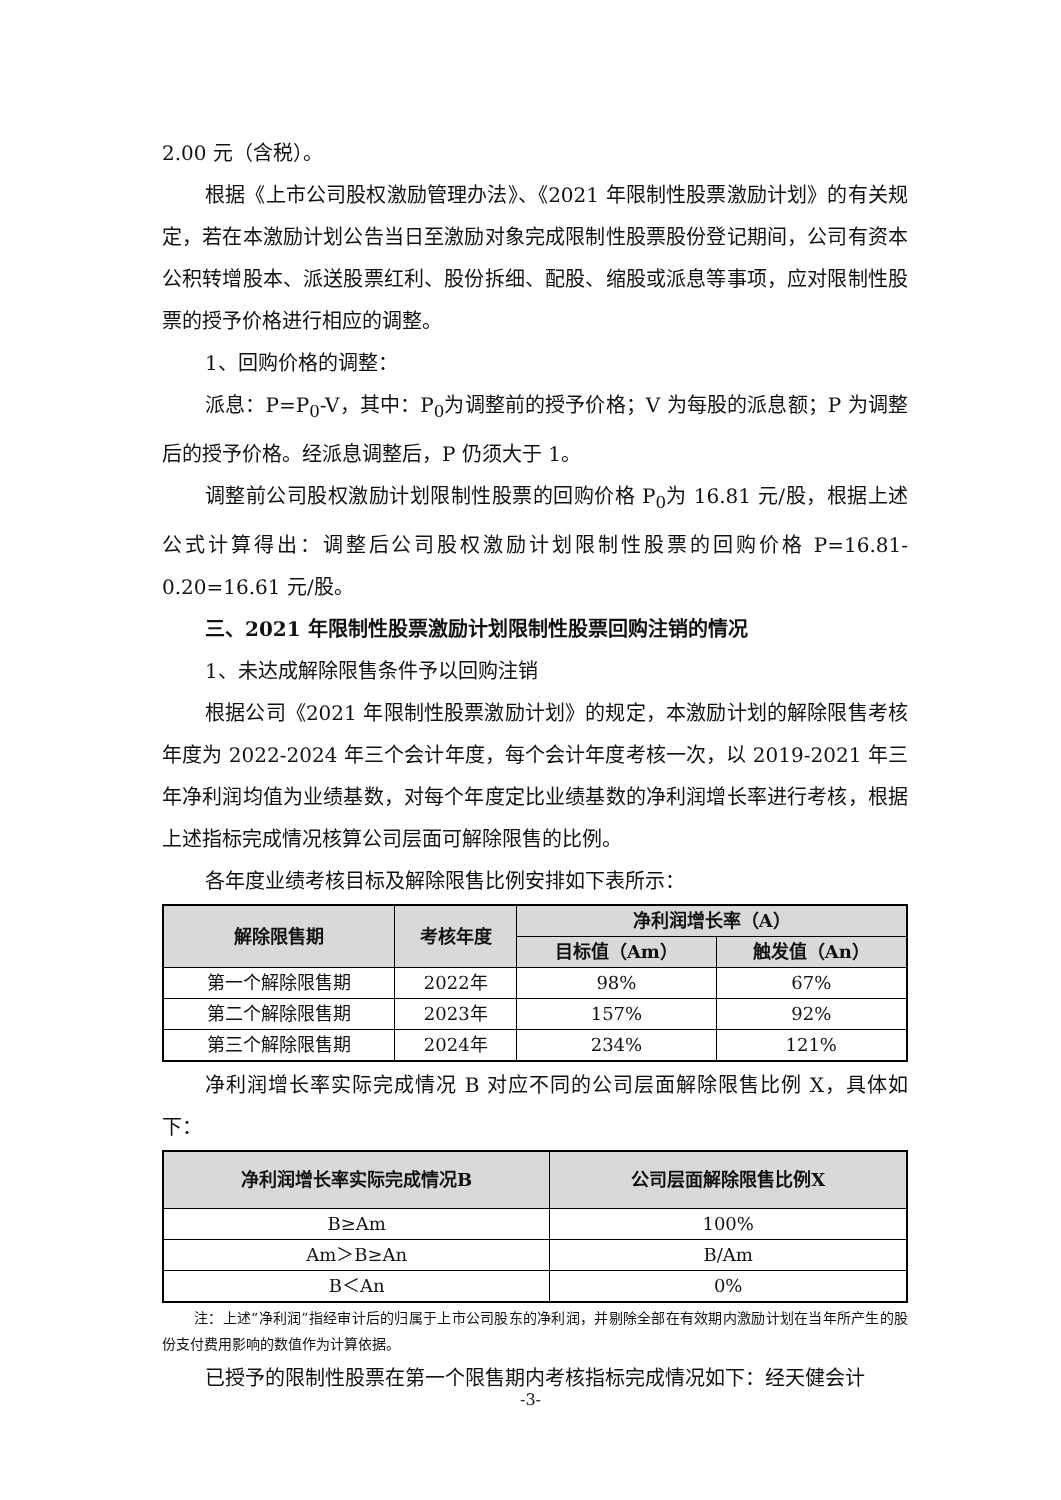2.00 元（含税）。
根据《上市公司股权激励管理办法》、《2021 年限制性股票激励计划》的有关规定，若在本激励计划公告当日至激励对象完成限制性股票股份登记期间，公司有资本公积转增股本、派送股票红利、股份拆细、配股、缩股或派息等事项，应对限制性股票的授予价格进行相应的调整。
1、回购价格的调整：
派息：P=P<sub>0</sub>-V，其中：P<sub>0</sub>为调整前的授予价格；V 为每股的派息额；P 为调整后的授予价格。经派息调整后，P 仍须大于 1。
调整前公司股权激励计划限制性股票的回购价格 P<sub>0</sub>为 16.81 元/股，根据上述公式计算得出：调整后公司股权激励计划限制性股票的回购价格 P=16.81-0.20=16.61 元/股。
三、2021 年限制性股票激励计划限制性股票回购注销的情况
1、未达成解除限售条件予以回购注销
根据公司《2021 年限制性股票激励计划》的规定，本激励计划的解除限售考核年度为 2022-2024 年三个会计年度，每个会计年度考核一次，以 2019-2021 年三年净利润均值为业绩基数，对每个年度定比业绩基数的净利润增长率进行考核，根据上述指标完成情况核算公司层面可解除限售的比例。
各年度业绩考核目标及解除限售比例安排如下表所示：
| 解除限售期 | 考核年度 | 净利润增长率（A） | |
| --- | --- | --- | --- |
| | | 目标值（Am） | 触发值（An） |
| 第一个解除限售期 | 2022年 | 98% | 67% |
| 第二个解除限售期 | 2023年 | 157% | 92% |
| 第三个解除限售期 | 2024年 | 234% | 121% |
净利润增长率实际完成情况 B 对应不同的公司层面解除限售比例 X，具体如下：
| 净利润增长率实际完成情况B | 公司层面解除限售比例X |
| --- | --- |
| B≥Am | 100% |
| Am＞B≥An | B/Am |
| B＜An | 0% |
注：上述“净利润”指经审计后的归属于上市公司股东的净利润，并剔除全部在有效期内激励计划在当年所产生的股份支付费用影响的数值作为计算依据。
已授予的限制性股票在第一个限售期内考核指标完成情况如下：经天健会计
-3-